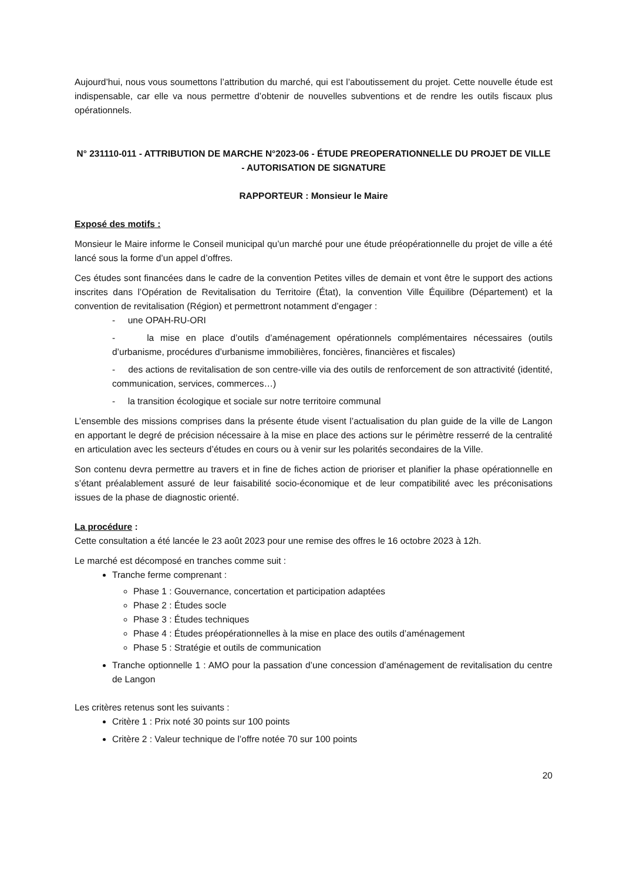Aujourd’hui, nous vous soumettons l’attribution du marché, qui est l’aboutissement du projet. Cette nouvelle étude est indispensable, car elle va nous permettre d’obtenir de nouvelles subventions et de rendre les outils fiscaux plus opérationnels.
N° 231110-011 - ATTRIBUTION DE MARCHE N°2023-06 - ÉTUDE PREOPERATIONNELLE DU PROJET DE VILLE - AUTORISATION DE SIGNATURE
RAPPORTEUR : Monsieur le Maire
Exposé des motifs :
Monsieur le Maire informe le Conseil municipal qu’un marché pour une étude préopérationnelle du projet de ville a été lancé sous la forme d’un appel d’offres.
Ces études sont financées dans le cadre de la convention Petites villes de demain et vont être le support des actions inscrites dans l’Opération de Revitalisation du Territoire (État), la convention Ville Équilibre (Département) et la convention de revitalisation (Région) et permettront notamment d’engager :
- une OPAH-RU-ORI
- la mise en place d’outils d’aménagement opérationnels complémentaires nécessaires (outils d’urbanisme, procédures d’urbanisme immobilières, foncières, financières et fiscales)
- des actions de revitalisation de son centre-ville via des outils de renforcement de son attractivité (identité, communication, services, commerces…)
- la transition écologique et sociale sur notre territoire communal
L’ensemble des missions comprises dans la présente étude visent l’actualisation du plan guide de la ville de Langon en apportant le degré de précision nécessaire à la mise en place des actions sur le périmètre resserré de la centralité en articulation avec les secteurs d’études en cours ou à venir sur les polarités secondaires de la Ville.
Son contenu devra permettre au travers et in fine de fiches action de prioriser et planifier la phase opérationnelle en s’étant préalablement assuré de leur faisabilité socio-économique et de leur compatibilité avec les préconisations issues de la phase de diagnostic orienté.
La procédure :
Cette consultation a été lancée le 23 août 2023 pour une remise des offres le 16 octobre 2023 à 12h.
Le marché est décomposé en tranches comme suit :
Tranche ferme comprenant :
Phase 1 : Gouvernance, concertation et participation adaptées
Phase 2 : Études socle
Phase 3 : Études techniques
Phase 4 : Études préopérationnelles à la mise en place des outils d’aménagement
Phase 5 : Stratégie et outils de communication
Tranche optionnelle 1 : AMO pour la passation d’une concession d’aménagement de revitalisation du centre de Langon
Les critères retenus sont les suivants :
Critère 1 : Prix noté 30 points sur 100 points
Critère 2 : Valeur technique de l’offre notée 70 sur 100 points
20